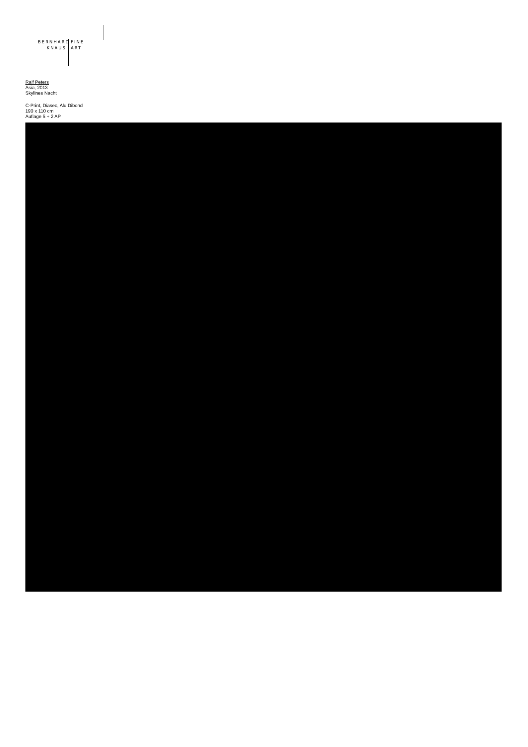BERNHARD
KNAUS
FINE
ART
Ralf Peters
Asia, 2013
Skylines Nacht
C-Print, Diasec, Alu Dibond
190 x 110 cm
Auflage 5 + 2 AP